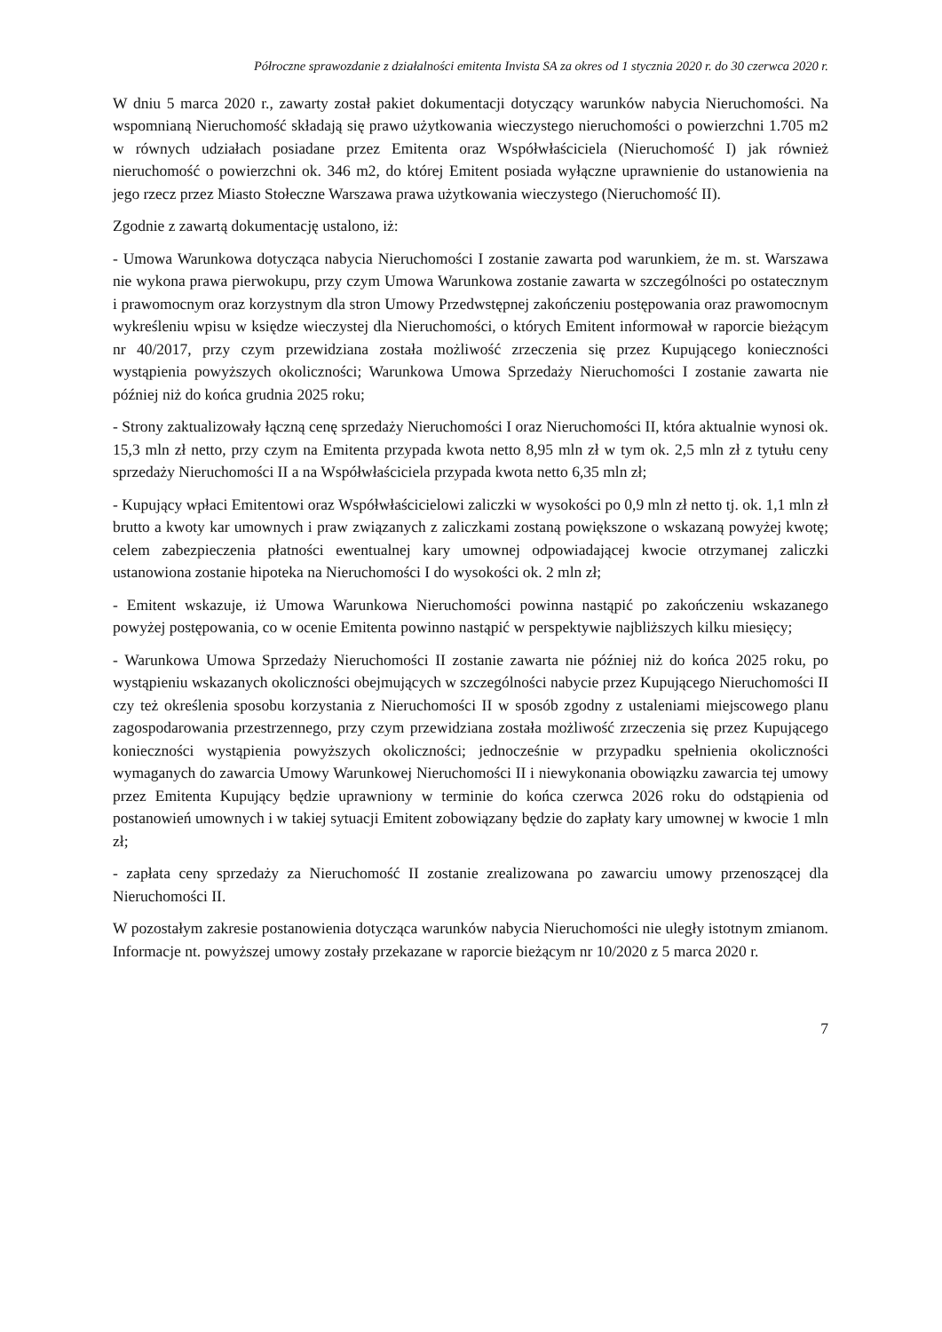Półroczne sprawozdanie z działalności emitenta Invista SA za okres od 1 stycznia 2020 r. do 30 czerwca 2020 r.
W dniu 5 marca 2020 r., zawarty został pakiet dokumentacji dotyczący warunków nabycia Nieruchomości. Na wspomnianą Nieruchomość składają się prawo użytkowania wieczystego nieruchomości o powierzchni 1.705 m2 w równych udziałach posiadane przez Emitenta oraz Współwłaściciela (Nieruchomość I) jak również nieruchomość o powierzchni ok. 346 m2, do której Emitent posiada wyłączne uprawnienie do ustanowienia na jego rzecz przez Miasto Stołeczne Warszawa prawa użytkowania wieczystego (Nieruchomość II).
Zgodnie z zawartą dokumentację ustalono, iż:
- Umowa Warunkowa dotycząca nabycia Nieruchomości I zostanie zawarta pod warunkiem, że m. st. Warszawa nie wykona prawa pierwokupu, przy czym Umowa Warunkowa zostanie zawarta w szczególności po ostatecznym i prawomocnym oraz korzystnym dla stron Umowy Przedwstępnej zakończeniu postępowania oraz prawomocnym wykreśleniu wpisu w księdze wieczystej dla Nieruchomości, o których Emitent informował w raporcie bieżącym nr 40/2017, przy czym przewidziana została możliwość zrzeczenia się przez Kupującego konieczności wystąpienia powyższych okoliczności; Warunkowa Umowa Sprzedaży Nieruchomości I zostanie zawarta nie później niż do końca grudnia 2025 roku;
- Strony zaktualizowały łączną cenę sprzedaży Nieruchomości I oraz Nieruchomości II, która aktualnie wynosi ok. 15,3 mln zł netto, przy czym na Emitenta przypada kwota netto 8,95 mln zł w tym ok. 2,5 mln zł z tytułu ceny sprzedaży Nieruchomości II a na Współwłaściciela przypada kwota netto 6,35 mln zł;
- Kupujący wpłaci Emitentowi oraz Współwłaścicielowi zaliczki w wysokości po 0,9 mln zł netto tj. ok. 1,1 mln zł brutto a kwoty kar umownych i praw związanych z zaliczkami zostaną powiększone o wskazaną powyżej kwotę; celem zabezpieczenia płatności ewentualnej kary umownej odpowiadającej kwocie otrzymanej zaliczki ustanowiona zostanie hipoteka na Nieruchomości I do wysokości ok. 2 mln zł;
- Emitent wskazuje, iż Umowa Warunkowa Nieruchomości powinna nastąpić po zakończeniu wskazanego powyżej postępowania, co w ocenie Emitenta powinno nastąpić w perspektywie najbliższych kilku miesięcy;
- Warunkowa Umowa Sprzedaży Nieruchomości II zostanie zawarta nie później niż do końca 2025 roku, po wystąpieniu wskazanych okoliczności obejmujących w szczególności nabycie przez Kupującego Nieruchomości II czy też określenia sposobu korzystania z Nieruchomości II w sposób zgodny z ustaleniami miejscowego planu zagospodarowania przestrzennego, przy czym przewidziana została możliwość zrzeczenia się przez Kupującego konieczności wystąpienia powyższych okoliczności; jednocześnie w przypadku spełnienia okoliczności wymaganych do zawarcia Umowy Warunkowej Nieruchomości II i niewykonania obowiązku zawarcia tej umowy przez Emitenta Kupujący będzie uprawniony w terminie do końca czerwca 2026 roku do odstąpienia od postanowień umownych i w takiej sytuacji Emitent zobowiązany będzie do zapłaty kary umownej w kwocie 1 mln zł;
- zapłata ceny sprzedaży za Nieruchomość II zostanie zrealizowana po zawarciu umowy przenoszącej dla Nieruchomości II.
W pozostałym zakresie postanowienia dotycząca warunków nabycia Nieruchomości nie uległy istotnym zmianom. Informacje nt. powyższej umowy zostały przekazane w raporcie bieżącym nr 10/2020 z 5 marca 2020 r.
7